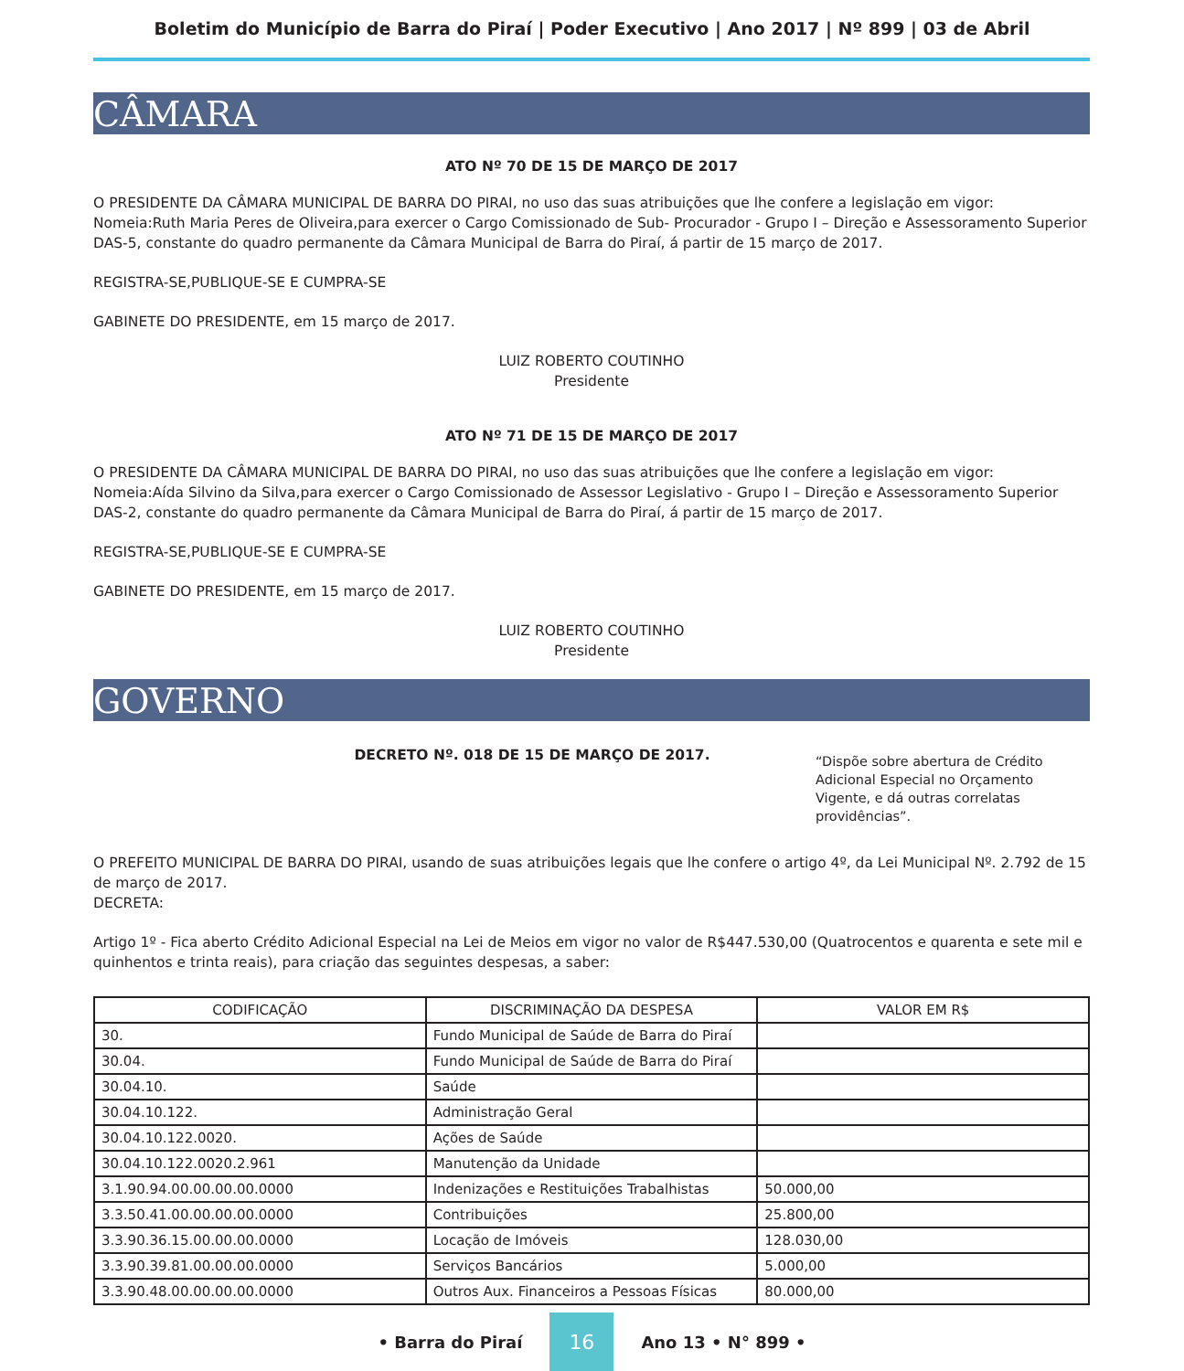Boletim do Município de Barra do Piraí | Poder Executivo | Ano 2017 | Nº 899 | 03 de Abril
CÂMARA
ATO Nº 70 DE 15 DE MARÇO DE 2017
O PRESIDENTE DA CÂMARA MUNICIPAL DE BARRA DO PIRAI, no uso das suas atribuições que lhe confere a legislação em vigor:
Nomeia:Ruth Maria Peres de Oliveira,para exercer o Cargo Comissionado de Sub- Procurador - Grupo I – Direção e Assessoramento Superior DAS-5, constante do quadro permanente da Câmara Municipal de Barra do Piraí, á partir de 15 março de 2017.
REGISTRA-SE,PUBLIQUE-SE E CUMPRA-SE
GABINETE DO PRESIDENTE, em 15 março de 2017.
LUIZ ROBERTO COUTINHO
Presidente
ATO Nº 71 DE 15 DE MARÇO DE 2017
O PRESIDENTE DA CÂMARA MUNICIPAL DE BARRA DO PIRAI, no uso das suas atribuições que lhe confere a legislação em vigor:
Nomeia:Aída Silvino da Silva,para exercer o Cargo Comissionado de Assessor Legislativo - Grupo I – Direção e Assessoramento Superior DAS-2, constante do quadro permanente da Câmara Municipal de Barra do Piraí, á partir de 15 março de 2017.
REGISTRA-SE,PUBLIQUE-SE E CUMPRA-SE
GABINETE DO PRESIDENTE, em 15 março de 2017.
LUIZ ROBERTO COUTINHO
Presidente
GOVERNO
DECRETO Nº. 018 DE 15 DE MARÇO DE 2017.
“Dispõe sobre abertura de Crédito Adicional Especial no Orçamento Vigente, e dá outras correlatas providências”.
O PREFEITO MUNICIPAL DE BARRA DO PIRAI, usando de suas atribuições legais que lhe confere o artigo 4º, da Lei Municipal Nº. 2.792 de 15 de março de 2017.
DECRETA:
Artigo 1º - Fica aberto Crédito Adicional Especial na Lei de Meios em vigor no valor de R$447.530,00 (Quatrocentos e quarenta e sete mil e quinhentos e trinta reais), para criação das seguintes despesas, a saber:
| CODIFICAÇÃO | DISCRIMINAÇÃO DA DESPESA | VALOR EM R$ |
| --- | --- | --- |
| 30. | Fundo Municipal de Saúde de Barra do Piraí | |
| 30.04. | Fundo Municipal de Saúde de Barra do Piraí | |
| 30.04.10. | Saúde | |
| 30.04.10.122. | Administração Geral | |
| 30.04.10.122.0020. | Ações de Saúde | |
| 30.04.10.122.0020.2.961 | Manutenção da Unidade | |
| 3.1.90.94.00.00.00.00.0000 | Indenizações e Restituições Trabalhistas | 50.000,00 |
| 3.3.50.41.00.00.00.00.0000 | Contribuições | 25.800,00 |
| 3.3.90.36.15.00.00.00.0000 | Locação de Imóveis | 128.030,00 |
| 3.3.90.39.81.00.00.00.0000 | Serviços Bancários | 5.000,00 |
| 3.3.90.48.00.00.00.00.0000 | Outros Aux. Financeiros a Pessoas Físicas | 80.000,00 |
• Barra do Piraí 16 Ano 13 • N° 899 •